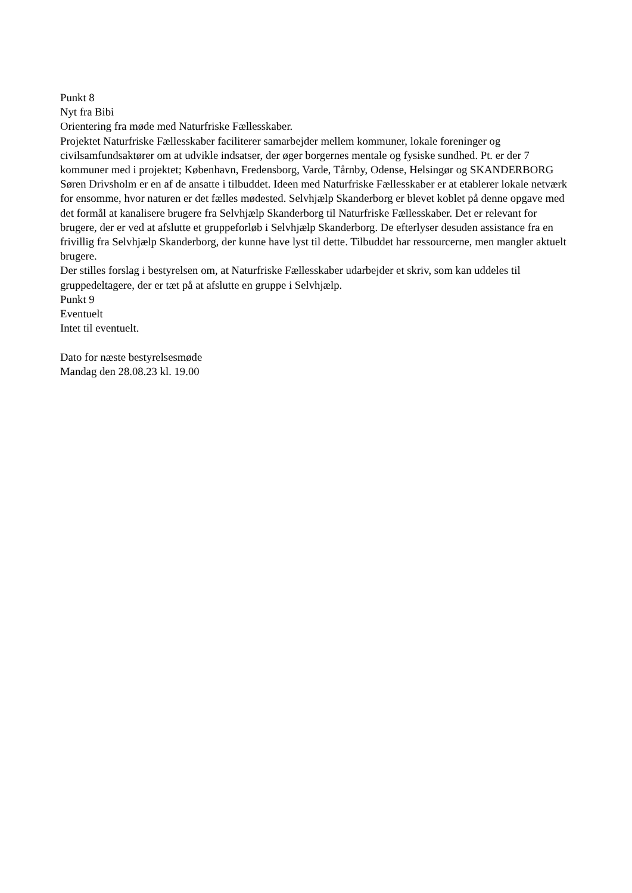Punkt 8
Nyt fra Bibi
Orientering fra møde med Naturfriske Fællesskaber.
Projektet Naturfriske Fællesskaber faciliterer samarbejder mellem kommuner, lokale foreninger og civilsamfundsaktører om at udvikle indsatser, der øger borgernes mentale og fysiske sundhed. Pt. er der 7 kommuner med i projektet; København, Fredensborg, Varde, Tårnby, Odense, Helsingør og SKANDERBORG
Søren Drivsholm er en af de ansatte i tilbuddet. Ideen med Naturfriske Fællesskaber er at etablerer lokale netværk for ensomme, hvor naturen er det fælles mødested. Selvhjælp Skanderborg er blevet koblet på denne opgave med det formål at kanalisere brugere fra Selvhjælp Skanderborg til Naturfriske Fællesskaber. Det er relevant for brugere, der er ved at afslutte et gruppeforløb i Selvhjælp Skanderborg. De efterlyser desuden assistance fra en frivillig fra Selvhjælp Skanderborg, der kunne have lyst til dette. Tilbuddet har ressourcerne, men mangler aktuelt brugere.
Der stilles forslag i bestyrelsen om, at Naturfriske Fællesskaber udarbejder et skriv, som kan uddeles til gruppedeltagere, der er tæt på at afslutte en gruppe i Selvhjælp.
Punkt 9
Eventuelt
Intet til eventuelt.
Dato for næste bestyrelsesmøde
Mandag den 28.08.23 kl. 19.00